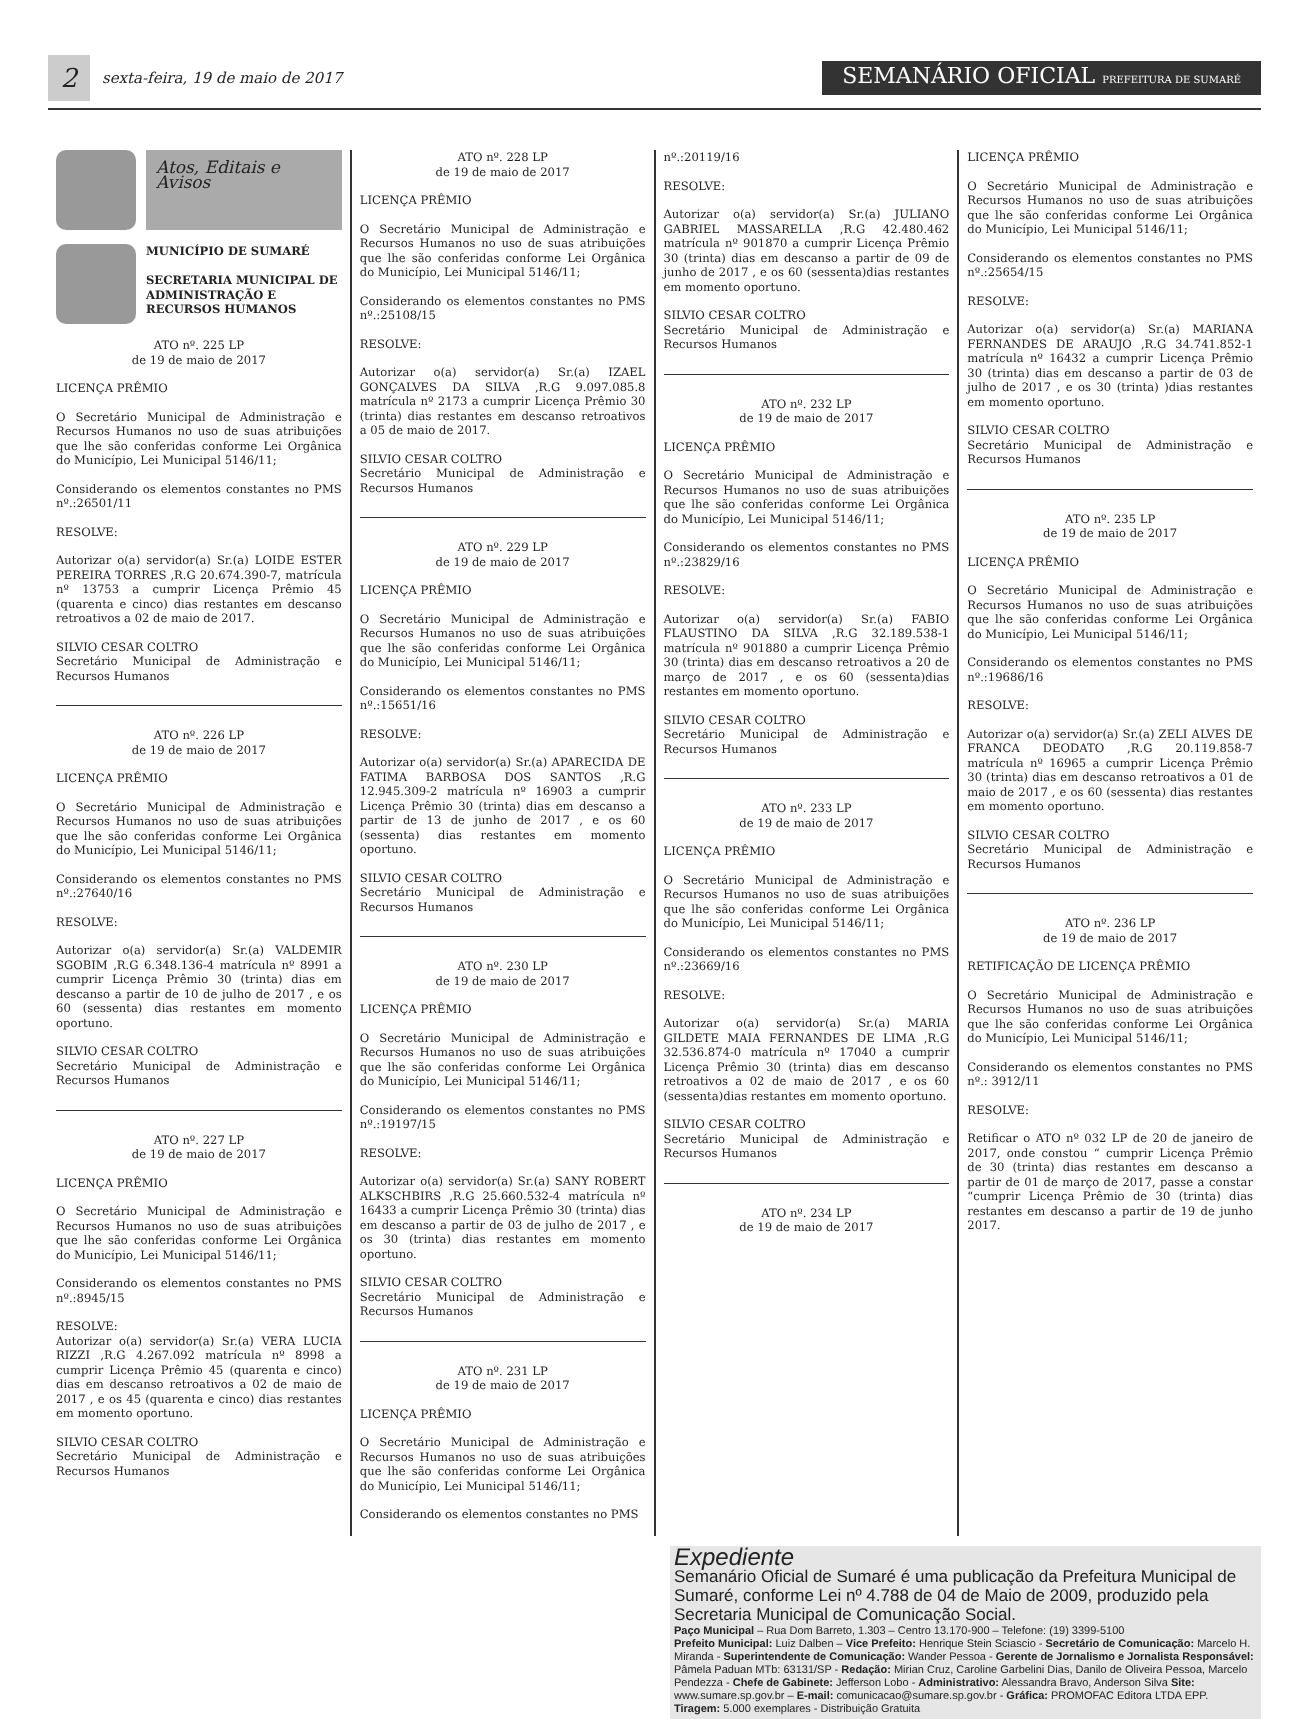2
sexta-feira, 19 de maio de 2017
SEMANÁRIO OFICIAL PREFEITURA DE SUMARÉ
Atos, Editais e Avisos
MUNICÍPIO DE SUMARÉ
SECRETARIA MUNICIPAL DE ADMINISTRAÇÃO E RECURSOS HUMANOS
ATO nº. 225 LP
de 19 de maio de 2017
LICENÇA PRÊMIO
O Secretário Municipal de Administração e Recursos Humanos no uso de suas atribuições que lhe são conferidas conforme Lei Orgânica do Município, Lei Municipal 5146/11;
Considerando os elementos constantes no PMS nº.:26501/11
RESOLVE:
Autorizar o(a) servidor(a) Sr.(a) LOIDE ESTER PEREIRA TORRES ,R.G 20.674.390-7, matrícula nº 13753 a cumprir Licença Prêmio 45 (quarenta e cinco) dias restantes em descanso retroativos a 02 de maio de 2017.
SILVIO CESAR COLTRO
Secretário Municipal de Administração e Recursos Humanos
ATO nº. 226 LP
de 19 de maio de 2017
LICENÇA PRÊMIO
O Secretário Municipal de Administração e Recursos Humanos no uso de suas atribuições que lhe são conferidas conforme Lei Orgânica do Município, Lei Municipal 5146/11;
Considerando os elementos constantes no PMS nº.:27640/16
RESOLVE:
Autorizar o(a) servidor(a) Sr.(a) VALDEMIR SGOBIM ,R.G 6.348.136-4 matrícula nº 8991 a cumprir Licença Prêmio 30 (trinta) dias em descanso a partir de 10 de julho de 2017 , e os 60 (sessenta) dias restantes em momento oportuno.
SILVIO CESAR COLTRO
Secretário Municipal de Administração e Recursos Humanos
ATO nº. 227 LP
de 19 de maio de 2017
LICENÇA PRÊMIO
O Secretário Municipal de Administração e Recursos Humanos no uso de suas atribuições que lhe são conferidas conforme Lei Orgânica do Município, Lei Municipal 5146/11;
Considerando os elementos constantes no PMS nº.:8945/15
RESOLVE:
Autorizar o(a) servidor(a) Sr.(a) VERA LUCIA RIZZI ,R.G 4.267.092 matrícula nº 8998 a cumprir Licença Prêmio 45 (quarenta e cinco) dias em descanso retroativos a 02 de maio de 2017 , e os 45 (quarenta e cinco) dias restantes em momento oportuno.
SILVIO CESAR COLTRO
Secretário Municipal de Administração e Recursos Humanos
ATO nº. 228 LP
de 19 de maio de 2017
LICENÇA PRÊMIO
O Secretário Municipal de Administração e Recursos Humanos no uso de suas atribuições que lhe são conferidas conforme Lei Orgânica do Município, Lei Municipal 5146/11;
Considerando os elementos constantes no PMS nº.:25108/15
RESOLVE:
Autorizar o(a) servidor(a) Sr.(a) IZAEL GONÇALVES DA SILVA ,R.G 9.097.085.8 matrícula nº 2173 a cumprir Licença Prêmio 30 (trinta) dias restantes em descanso retroativos a 05 de maio de 2017.
SILVIO CESAR COLTRO
Secretário Municipal de Administração e Recursos Humanos
ATO nº. 229 LP
de 19 de maio de 2017
LICENÇA PRÊMIO
O Secretário Municipal de Administração e Recursos Humanos no uso de suas atribuições que lhe são conferidas conforme Lei Orgânica do Município, Lei Municipal 5146/11;
Considerando os elementos constantes no PMS nº.:15651/16
RESOLVE:
Autorizar o(a) servidor(a) Sr.(a) APARECIDA DE FATIMA BARBOSA DOS SANTOS ,R.G 12.945.309-2 matrícula nº 16903 a cumprir Licença Prêmio 30 (trinta) dias em descanso a partir de 13 de junho de 2017 , e os 60 (sessenta) dias restantes em momento oportuno.
SILVIO CESAR COLTRO
Secretário Municipal de Administração e Recursos Humanos
ATO nº. 230 LP
de 19 de maio de 2017
LICENÇA PRÊMIO
O Secretário Municipal de Administração e Recursos Humanos no uso de suas atribuições que lhe são conferidas conforme Lei Orgânica do Município, Lei Municipal 5146/11;
Considerando os elementos constantes no PMS nº.:19197/15
RESOLVE:
Autorizar o(a) servidor(a) Sr.(a) SANY ROBERT ALKSCHBIRS ,R.G 25.660.532-4 matrícula nº 16433 a cumprir Licença Prêmio 30 (trinta) dias em descanso a partir de 03 de julho de 2017 , e os 30 (trinta) dias restantes em momento oportuno.
SILVIO CESAR COLTRO
Secretário Municipal de Administração e Recursos Humanos
ATO nº. 231 LP
de 19 de maio de 2017
LICENÇA PRÊMIO
O Secretário Municipal de Administração e Recursos Humanos no uso de suas atribuições que lhe são conferidas conforme Lei Orgânica do Município, Lei Municipal 5146/11;
Considerando os elementos constantes no PMS
nº.:20119/16
RESOLVE:
Autorizar o(a) servidor(a) Sr.(a) JULIANO GABRIEL MASSARELLA ,R.G 42.480.462 matrícula nº 901870 a cumprir Licença Prêmio 30 (trinta) dias em descanso a partir de 09 de junho de 2017 , e os 60 (sessenta)dias restantes em momento oportuno.
SILVIO CESAR COLTRO
Secretário Municipal de Administração e Recursos Humanos
ATO nº. 232 LP
de 19 de maio de 2017
LICENÇA PRÊMIO
O Secretário Municipal de Administração e Recursos Humanos no uso de suas atribuições que lhe são conferidas conforme Lei Orgânica do Município, Lei Municipal 5146/11;
Considerando os elementos constantes no PMS nº.:23829/16
RESOLVE:
Autorizar o(a) servidor(a) Sr.(a) FABIO FLAUSTINO DA SILVA ,R.G 32.189.538-1 matrícula nº 901880 a cumprir Licença Prêmio 30 (trinta) dias em descanso retroativos a 20 de março de 2017 , e os 60 (sessenta)dias restantes em momento oportuno.
SILVIO CESAR COLTRO
Secretário Municipal de Administração e Recursos Humanos
ATO nº. 233 LP
de 19 de maio de 2017
LICENÇA PRÊMIO
O Secretário Municipal de Administração e Recursos Humanos no uso de suas atribuições que lhe são conferidas conforme Lei Orgânica do Município, Lei Municipal 5146/11;
Considerando os elementos constantes no PMS nº.:23669/16
RESOLVE:
Autorizar o(a) servidor(a) Sr.(a) MARIA GILDETE MAIA FERNANDES DE LIMA ,R.G 32.536.874-0 matrícula nº 17040 a cumprir Licença Prêmio 30 (trinta) dias em descanso retroativos a 02 de maio de 2017 , e os 60 (sessenta)dias restantes em momento oportuno.
SILVIO CESAR COLTRO
Secretário Municipal de Administração e Recursos Humanos
ATO nº. 234 LP
de 19 de maio de 2017
LICENÇA PRÊMIO
O Secretário Municipal de Administração e Recursos Humanos no uso de suas atribuições que lhe são conferidas conforme Lei Orgânica do Município, Lei Municipal 5146/11;
Considerando os elementos constantes no PMS nº.:25654/15
RESOLVE:
Autorizar o(a) servidor(a) Sr.(a) MARIANA FERNANDES DE ARAUJO ,R.G 34.741.852-1 matrícula nº 16432 a cumprir Licença Prêmio 30 (trinta) dias em descanso a partir de 03 de julho de 2017 , e os 30 (trinta) )dias restantes em momento oportuno.
SILVIO CESAR COLTRO
Secretário Municipal de Administração e Recursos Humanos
ATO nº. 235 LP
de 19 de maio de 2017
LICENÇA PRÊMIO
O Secretário Municipal de Administração e Recursos Humanos no uso de suas atribuições que lhe são conferidas conforme Lei Orgânica do Município, Lei Municipal 5146/11;
Considerando os elementos constantes no PMS nº.:19686/16
RESOLVE:
Autorizar o(a) servidor(a) Sr.(a) ZELI ALVES DE FRANCA DEODATO ,R.G 20.119.858-7 matrícula nº 16965 a cumprir Licença Prêmio 30 (trinta) dias em descanso retroativos a 01 de maio de 2017 , e os 60 (sessenta) dias restantes em momento oportuno.
SILVIO CESAR COLTRO
Secretário Municipal de Administração e Recursos Humanos
ATO nº. 236 LP
de 19 de maio de 2017
RETIFICAÇÃO DE LICENÇA PRÊMIO
O Secretário Municipal de Administração e Recursos Humanos no uso de suas atribuições que lhe são conferidas conforme Lei Orgânica do Município, Lei Municipal 5146/11;
Considerando os elementos constantes no PMS nº.: 3912/11
RESOLVE:
Retificar o ATO nº 032 LP de 20 de janeiro de 2017, onde constou “ cumprir Licença Prêmio de 30 (trinta) dias restantes em descanso a partir de 01 de março de 2017, passe a constar “cumprir Licença Prêmio de 30 (trinta) dias restantes em descanso a partir de 19 de junho 2017.
Expediente
Semanário Oficial de Sumaré é uma publicação da Prefeitura Municipal de Sumaré, conforme Lei nº 4.788 de 04 de Maio de 2009, produzido pela Secretaria Municipal de Comunicação Social.
Paço Municipal – Rua Dom Barreto, 1.303 – Centro 13.170-900 – Telefone: (19) 3399-5100
Prefeito Municipal: Luiz Dalben – Vice Prefeito: Henrique Stein Sciascio - Secretário de Comunicação: Marcelo H. Miranda - Superintendente de Comunicação: Wander Pessoa - Gerente de Jornalismo e Jornalista Responsável: Pâmela Paduan MTb: 63131/SP - Redação: Mirian Cruz, Caroline Garbelini Dias, Danilo de Oliveira Pessoa, Marcelo Pendezza - Chefe de Gabinete: Jefferson Lobo - Administrativo: Alessandra Bravo, Anderson Silva Site: www.sumare.sp.gov.br – E-mail: comunicacao@sumare.sp.gov.br - Gráfica: PROMOFAC Editora LTDA EPP.
Tiragem: 5.000 exemplares - Distribuição Gratuita